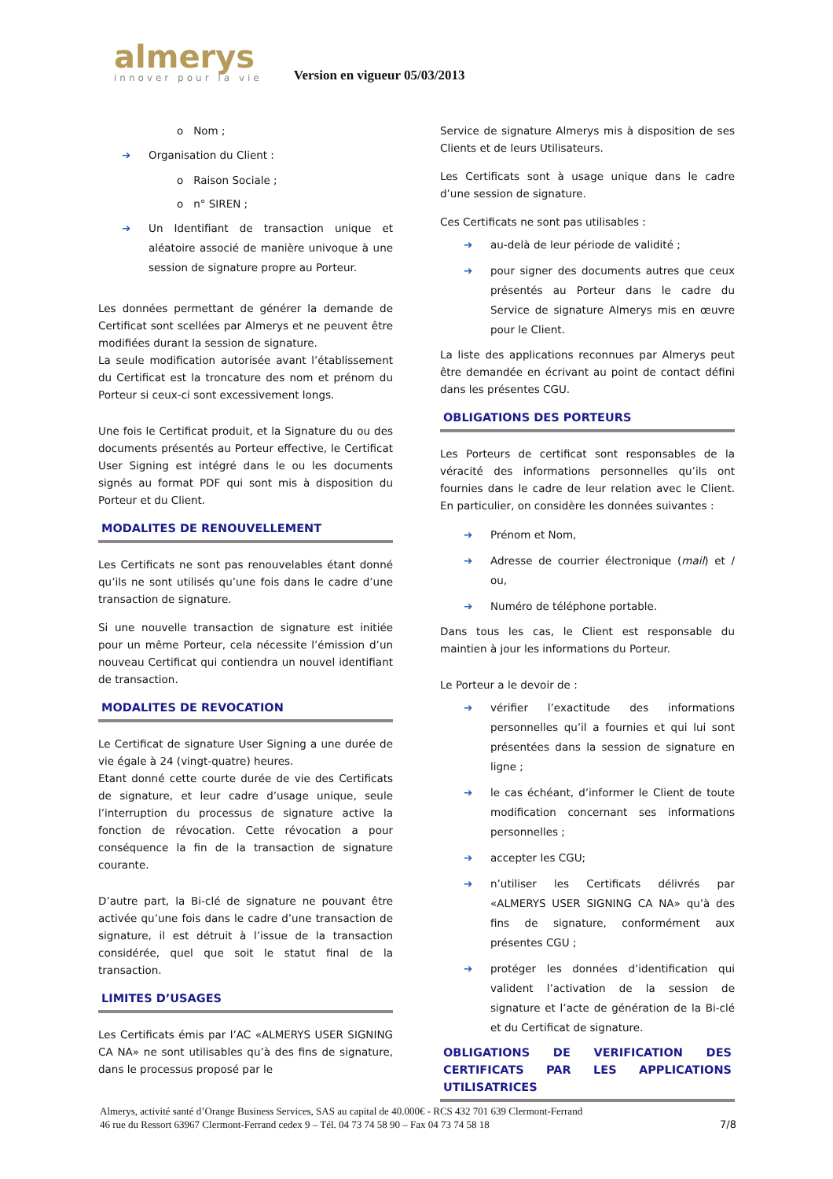almerys
innover pour la vie
Version en vigueur 05/03/2013
o Nom ;
➔ Organisation du Client :
o Raison Sociale ;
o n° SIREN ;
➔ Un Identifiant de transaction unique et aléatoire associé de manière univoque à une session de signature propre au Porteur.
Les données permettant de générer la demande de Certificat sont scellées par Almerys et ne peuvent être modifiées durant la session de signature.
La seule modification autorisée avant l’établissement du Certificat est la troncature des nom et prénom du Porteur si ceux-ci sont excessivement longs.
Une fois le Certificat produit, et la Signature du ou des documents présentés au Porteur effective, le Certificat User Signing est intégré dans le ou les documents signés au format PDF qui sont mis à disposition du Porteur et du Client.
MODALITES DE RENOUVELLEMENT
Les Certificats ne sont pas renouvelables étant donné qu’ils ne sont utilisés qu’une fois dans le cadre d’une transaction de signature.
Si une nouvelle transaction de signature est initiée pour un même Porteur, cela nécessite l’émission d’un nouveau Certificat qui contiendra un nouvel identifiant de transaction.
MODALITES DE REVOCATION
Le Certificat de signature User Signing a une durée de vie égale à 24 (vingt-quatre) heures.
Etant donné cette courte durée de vie des Certificats de signature, et leur cadre d’usage unique, seule l’interruption du processus de signature active la fonction de révocation. Cette révocation a pour conséquence la fin de la transaction de signature courante.
D’autre part, la Bi-clé de signature ne pouvant être activée qu’une fois dans le cadre d’une transaction de signature, il est détruit à l’issue de la transaction considérée, quel que soit le statut final de la transaction.
LIMITES D’USAGES
Les Certificats émis par l’AC «ALMERYS USER SIGNING CA NA» ne sont utilisables qu’à des fins de signature, dans le processus proposé par le
Service de signature Almerys mis à disposition de ses Clients et de leurs Utilisateurs.
Les Certificats sont à usage unique dans le cadre d’une session de signature.
Ces Certificats ne sont pas utilisables :
➔ au-delà de leur période de validité ;
➔ pour signer des documents autres que ceux présentés au Porteur dans le cadre du Service de signature Almerys mis en œuvre pour le Client.
La liste des applications reconnues par Almerys peut être demandée en écrivant au point de contact défini dans les présentes CGU.
OBLIGATIONS DES PORTEURS
Les Porteurs de certificat sont responsables de la véracité des informations personnelles qu’ils ont fournies dans le cadre de leur relation avec le Client. En particulier, on considère les données suivantes :
➔ Prénom et Nom,
➔ Adresse de courrier électronique (mail) et / ou,
➔ Numéro de téléphone portable.
Dans tous les cas, le Client est responsable du maintien à jour les informations du Porteur.
Le Porteur a le devoir de :
➔ vérifier l’exactitude des informations personnelles qu’il a fournies et qui lui sont présentées dans la session de signature en ligne ;
➔ le cas échéant, d’informer le Client de toute modification concernant ses informations personnelles ;
➔ accepter les CGU;
➔ n’utiliser les Certificats délivrés par «ALMERYS USER SIGNING CA NA» qu’à des fins de signature, conformément aux présentes CGU ;
➔ protéger les données d’identification qui valident l’activation de la session de signature et l’acte de génération de la Bi-clé et du Certificat de signature.
OBLIGATIONS DE VERIFICATION DES CERTIFICATS PAR LES APPLICATIONS UTILISATRICES
Almerys, activité santé d’Orange Business Services, SAS au capital de 40.000€ - RCS 432 701 639 Clermont-Ferrand
46 rue du Ressort 63967 Clermont-Ferrand cedex 9 – Tél. 04 73 74 58 90 – Fax 04 73 74 58 18 7/8